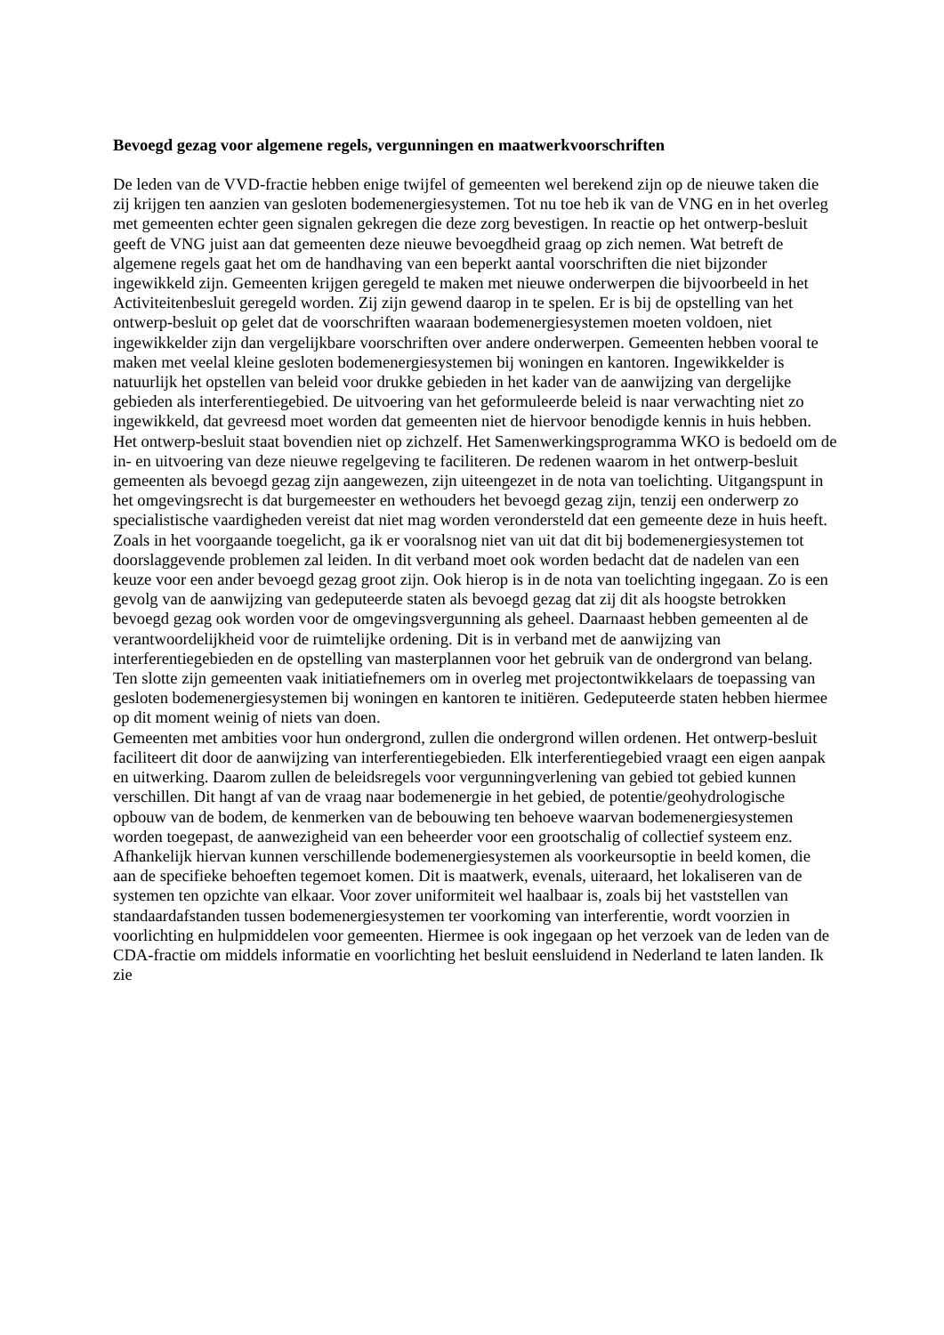Bevoegd gezag voor algemene regels, vergunningen en maatwerkvoorschriften
De leden van de VVD-fractie hebben enige twijfel of gemeenten wel berekend zijn op de nieuwe taken die zij krijgen ten aanzien van gesloten bodemenergiesystemen. Tot nu toe heb ik van de VNG en in het overleg met gemeenten echter geen signalen gekregen die deze zorg bevestigen. In reactie op het ontwerp-besluit geeft de VNG juist aan dat gemeenten deze nieuwe bevoegdheid graag op zich nemen. Wat betreft de algemene regels gaat het om de handhaving van een beperkt aantal voorschriften die niet bijzonder ingewikkeld zijn. Gemeenten krijgen geregeld te maken met nieuwe onderwerpen die bijvoorbeeld in het Activiteitenbesluit geregeld worden. Zij zijn gewend daarop in te spelen. Er is bij de opstelling van het ontwerp-besluit op gelet dat de voorschriften waaraan bodemenergiesystemen moeten voldoen, niet ingewikkelder zijn dan vergelijkbare voorschriften over andere onderwerpen. Gemeenten hebben vooral te maken met veelal kleine gesloten bodemenergiesystemen bij woningen en kantoren. Ingewikkelder is natuurlijk het opstellen van beleid voor drukke gebieden in het kader van de aanwijzing van dergelijke gebieden als interferentiegebied. De uitvoering van het geformuleerde beleid is naar verwachting niet zo ingewikkeld, dat gevreesd moet worden dat gemeenten niet de hiervoor benodigde kennis in huis hebben. Het ontwerp-besluit staat bovendien niet op zichzelf. Het Samenwerkingsprogramma WKO is bedoeld om de in- en uitvoering van deze nieuwe regelgeving te faciliteren. De redenen waarom in het ontwerp-besluit gemeenten als bevoegd gezag zijn aangewezen, zijn uiteengezet in de nota van toelichting. Uitgangspunt in het omgevingsrecht is dat burgemeester en wethouders het bevoegd gezag zijn, tenzij een onderwerp zo specialistische vaardigheden vereist dat niet mag worden verondersteld dat een gemeente deze in huis heeft. Zoals in het voorgaande toegelicht, ga ik er vooralsnog niet van uit dat dit bij bodemenergiesystemen tot doorslaggevende problemen zal leiden. In dit verband moet ook worden bedacht dat de nadelen van een keuze voor een ander bevoegd gezag groot zijn. Ook hierop is in de nota van toelichting ingegaan. Zo is een gevolg van de aanwijzing van gedeputeerde staten als bevoegd gezag dat zij dit als hoogste betrokken bevoegd gezag ook worden voor de omgevingsvergunning als geheel. Daarnaast hebben gemeenten al de verantwoordelijkheid voor de ruimtelijke ordening. Dit is in verband met de aanwijzing van interferentiegebieden en de opstelling van masterplannen voor het gebruik van de ondergrond van belang. Ten slotte zijn gemeenten vaak initiatiefnemers om in overleg met projectontwikkelaars de toepassing van gesloten bodemenergiesystemen bij woningen en kantoren te initiëren. Gedeputeerde staten hebben hiermee op dit moment weinig of niets van doen.
Gemeenten met ambities voor hun ondergrond, zullen die ondergrond willen ordenen. Het ontwerp-besluit faciliteert dit door de aanwijzing van interferentiegebieden. Elk interferentiegebied vraagt een eigen aanpak en uitwerking. Daarom zullen de beleidsregels voor vergunningverlening van gebied tot gebied kunnen verschillen. Dit hangt af van de vraag naar bodemenergie in het gebied, de potentie/geohydrologische opbouw van de bodem, de kenmerken van de bebouwing ten behoeve waarvan bodemenergiesystemen worden toegepast, de aanwezigheid van een beheerder voor een grootschalig of collectief systeem enz. Afhankelijk hiervan kunnen verschillende bodemenergiesystemen als voorkeursoptie in beeld komen, die aan de specifieke behoeften tegemoet komen. Dit is maatwerk, evenals, uiteraard, het lokaliseren van de systemen ten opzichte van elkaar. Voor zover uniformiteit wel haalbaar is, zoals bij het vaststellen van standaardafstanden tussen bodemenergiesystemen ter voorkoming van interferentie, wordt voorzien in voorlichting en hulpmiddelen voor gemeenten. Hiermee is ook ingegaan op het verzoek van de leden van de CDA-fractie om middels informatie en voorlichting het besluit eensluidend in Nederland te laten landen. Ik zie